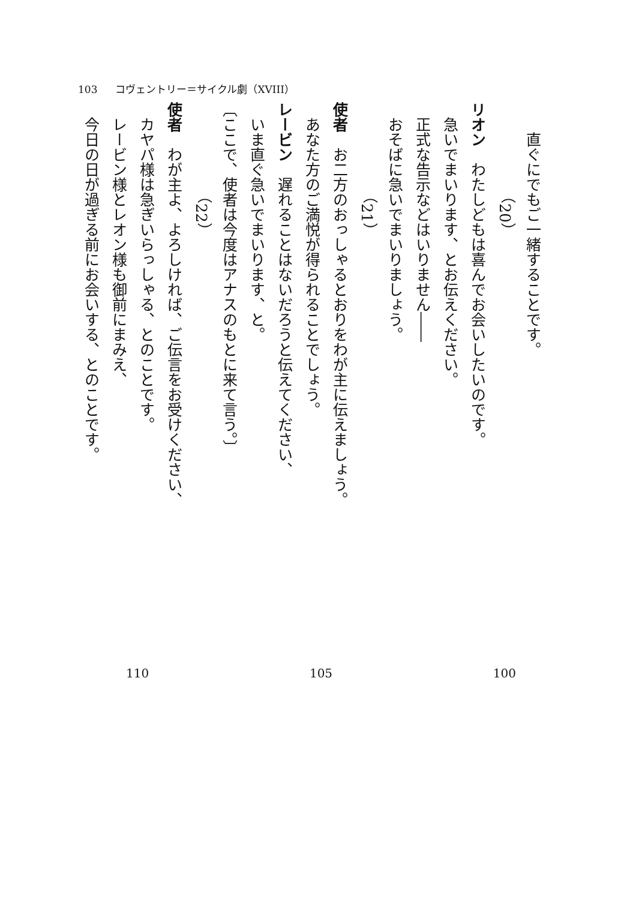103 コヴェントリー＝サイクル劇（XVIII）
直ぐにでもご一緒することです。
（20）
リオン　わたしどもは喜んでお会いしたいのです。
急いでまいります、とお伝えください。
正式な告示などはいりません――
おそばに急いでまいりましょう。
（21）
使者　お二方のおっしゃるとおりをわが主に伝えましょう。
あなた方のご満悦が得られることでしょう。
レービン　遅れることはないだろうと伝えてください、
いま直ぐ急いでまいります、と。
〔ここで、使者は今度はアナスのもとに来て言う。〕
（22）
使者　わが主よ、よろしければ、ご伝言をお受けください、
カヤパ様は急ぎいらっしゃる、とのことです。
レービン様とレオン様も御前にまみえ、
今日の日が過ぎる前にお会いする、とのことです。
110 105 100